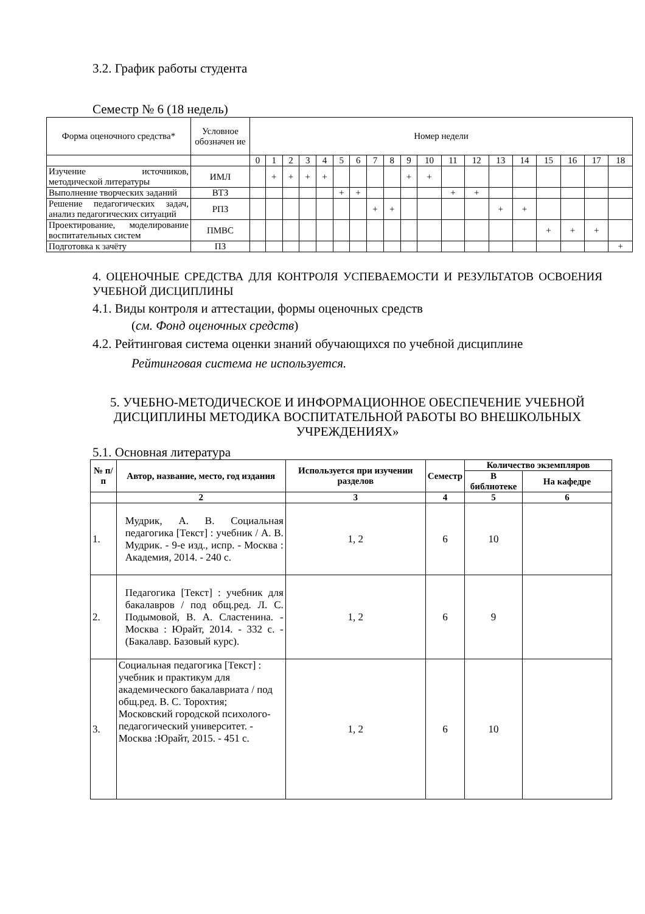3.2. График работы студента
Семестр № 6 (18 недель)
| Форма оценочного средства* | Условное обозначен ие | Номер недели | | | | | | | | | | | | | | | | | | |
| | | 0 | 1 | 2 | 3 | 4 | 5 | 6 | 7 | 8 | 9 | 10 | 11 | 12 | 13 | 14 | 15 | 16 | 17 | 18 |
| Изучение источников, методической литературы | ИМЛ | | + | + | + | + | | | | | + | + | | | | | | | | |
| Выполнение творческих заданий | ВТЗ | | | | | | + | + | | | | | + | + | | | | | | |
| Решение педагогических задач, анализ педагогических ситуаций | РПЗ | | | | | | | | + | + | | | | | + | + | | | | |
| Проектирование, моделирование воспитательных систем | ПМВС | | | | | | | | | | | | | | | | + | + | + | |
| Подготовка к зачёту | ПЗ | | | | | | | | | | | | | | | | | | | + |
4. ОЦЕНОЧНЫЕ СРЕДСТВА ДЛЯ КОНТРОЛЯ УСПЕВАЕМОСТИ И РЕЗУЛЬТАТОВ ОСВОЕНИЯ УЧЕБНОЙ ДИСЦИПЛИНЫ
4.1. Виды контроля и аттестации, формы оценочных средств
(см. Фонд оценочных средств)
4.2. Рейтинговая система оценки знаний обучающихся по учебной дисциплине
Рейтинговая система не используется.
5. УЧЕБНО-МЕТОДИЧЕСКОЕ И ИНФОРМАЦИОННОЕ ОБЕСПЕЧЕНИЕ УЧЕБНОЙ ДИСЦИПЛИНЫ МЕТОДИКА ВОСПИТАТЕЛЬНОЙ РАБОТЫ ВО ВНЕШКОЛЬНЫХ УЧРЕЖДЕНИЯХ»
5.1. Основная литература
| № п/п | Автор, название, место, год издания | Используется при изучении разделов | Семестр | Количество экземпляров | |
| --- | --- | --- | --- | --- | --- |
| | | | | В библиотеке | На кафедре |
| | 2 | 3 | 4 | 5 | 6 |
| 1. | Мудрик, А. В. Социальная педагогика [Текст] : учебник / А. В. Мудрик. - 9-е изд., испр. - Москва : Академия, 2014. - 240 с. | 1, 2 | 6 | 10 | |
| 2. | Педагогика [Текст] : учебник для бакалавров / под общ.ред. Л. С. Подымовой, В. А. Сластенина. - Москва : Юрайт, 2014. - 332 с. - (Бакалавр. Базовый курс). | 1, 2 | 6 | 9 | |
| 3. | Социальная педагогика [Текст] : учебник и практикум для академического бакалавриата / под общ.ред. В. С. Торохтия; Московский городской психолого-педагогический университет. - Москва :Юрайт, 2015. - 451 с. | 1, 2 | 6 | 10 | |